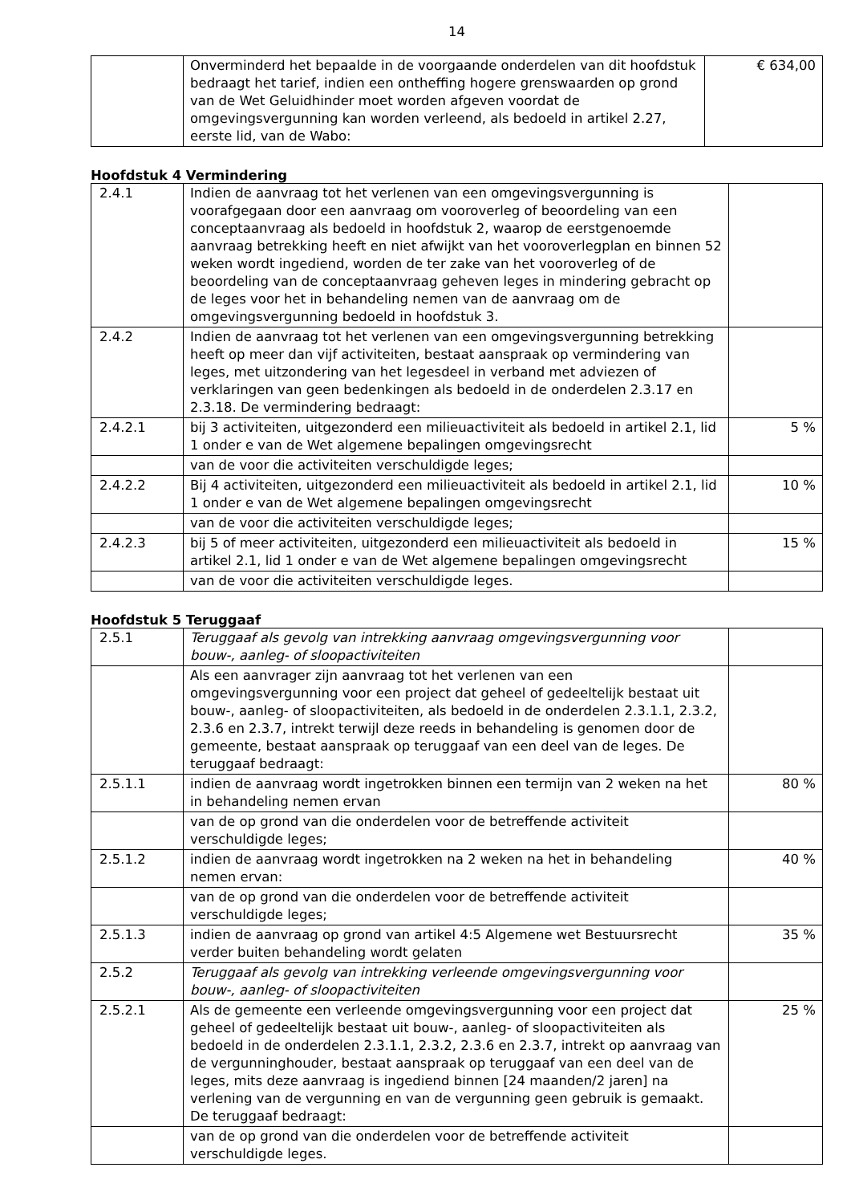14
| | Onverminderd het bepaalde in de voorgaande onderdelen van dit hoofdstuk bedraagt het tarief, indien een ontheffing hogere grenswaarden op grond van de Wet Geluidhinder moet worden afgeven voordat de omgevingsvergunning kan worden verleend, als bedoeld in artikel 2.27, eerste lid, van de Wabo: | € 634,00 |
Hoofdstuk 4 Vermindering
| 2.4.1 | Indien de aanvraag tot het verlenen van een omgevingsvergunning is voorafgegaan door een aanvraag om vooroverleg of beoordeling van een conceptaanvraag als bedoeld in hoofdstuk 2, waarop de eerstgenoemde aanvraag betrekking heeft en niet afwijkt van het vooroverlegplan en binnen 52 weken wordt ingediend, worden de ter zake van het vooroverleg of de beoordeling van de conceptaanvraag geheven leges in mindering gebracht op de leges voor het in behandeling nemen van de aanvraag om de omgevingsvergunning bedoeld in hoofdstuk 3. | |
| 2.4.2 | Indien de aanvraag tot het verlenen van een omgevingsvergunning betrekking heeft op meer dan vijf activiteiten, bestaat aanspraak op vermindering van leges, met uitzondering van het legesdeel in verband met adviezen of verklaringen van geen bedenkingen als bedoeld in de onderdelen 2.3.17 en 2.3.18. De vermindering bedraagt: | |
| 2.4.2.1 | bij 3 activiteiten, uitgezonderd een milieuactiviteit als bedoeld in artikel 2.1, lid 1 onder e van de Wet algemene bepalingen omgevingsrecht | 5 % |
| | van de voor die activiteiten verschuldigde leges; | |
| 2.4.2.2 | Bij 4 activiteiten, uitgezonderd een milieuactiviteit als bedoeld in artikel 2.1, lid 1 onder e van de Wet algemene bepalingen omgevingsrecht | 10 % |
| | van de voor die activiteiten verschuldigde leges; | |
| 2.4.2.3 | bij 5 of meer activiteiten, uitgezonderd een milieuactiviteit als bedoeld in artikel 2.1, lid 1 onder e van de Wet algemene bepalingen omgevingsrecht | 15 % |
| | van de voor die activiteiten verschuldigde leges. | |
Hoofdstuk 5 Teruggaaf
| 2.5.1 | Teruggaaf als gevolg van intrekking aanvraag omgevingsvergunning voor bouw-, aanleg- of sloopactiviteiten | |
| | Als een aanvrager zijn aanvraag tot het verlenen van een omgevingsvergunning voor een project dat geheel of gedeeltelijk bestaat uit bouw-, aanleg- of sloopactiviteiten, als bedoeld in de onderdelen 2.3.1.1, 2.3.2, 2.3.6 en 2.3.7, intrekt terwijl deze reeds in behandeling is genomen door de gemeente, bestaat aanspraak op teruggaaf van een deel van de leges. De teruggaaf bedraagt: | |
| 2.5.1.1 | indien de aanvraag wordt ingetrokken binnen een termijn van 2 weken na het in behandeling nemen ervan | 80 % |
| | van de op grond van die onderdelen voor de betreffende activiteit verschuldigde leges; | |
| 2.5.1.2 | indien de aanvraag wordt ingetrokken na 2 weken na het in behandeling nemen ervan: | 40 % |
| | van de op grond van die onderdelen voor de betreffende activiteit verschuldigde leges; | |
| 2.5.1.3 | indien de aanvraag op grond van artikel 4:5 Algemene wet Bestuursrecht verder buiten behandeling wordt gelaten | 35 % |
| 2.5.2 | Teruggaaf als gevolg van intrekking verleende omgevingsvergunning voor bouw-, aanleg- of sloopactiviteiten | |
| 2.5.2.1 | Als de gemeente een verleende omgevingsvergunning voor een project dat geheel of gedeeltelijk bestaat uit bouw-, aanleg- of sloopactiviteiten als bedoeld in de onderdelen 2.3.1.1, 2.3.2, 2.3.6 en 2.3.7, intrekt op aanvraag van de vergunninghouder, bestaat aanspraak op teruggaaf van een deel van de leges, mits deze aanvraag is ingediend binnen [24 maanden/2 jaren] na verlening van de vergunning en van de vergunning geen gebruik is gemaakt. De teruggaaf bedraagt: | 25 % |
| | van de op grond van die onderdelen voor de betreffende activiteit verschuldigde leges. | |